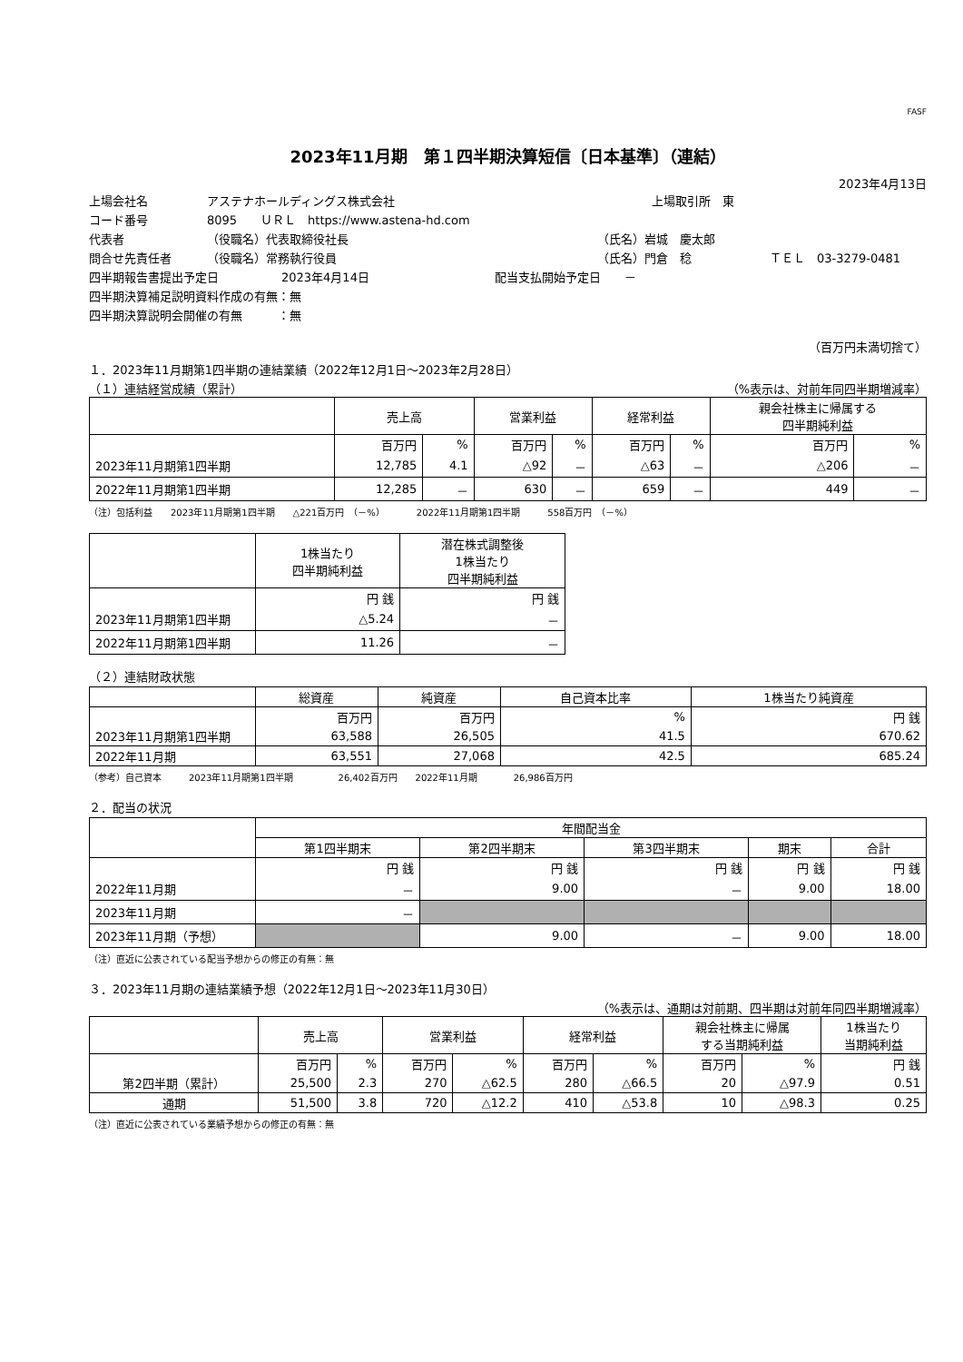FASF
2023年11月期　第１四半期決算短信〔日本基準〕（連結）
2023年4月13日
上場会社名 アステナホールディングス株式会社 上場取引所　東
コード番号 8095　　ＵＲＬ　https://www.astena-hd.com
代表者 （役職名）代表取締役社長 （氏名）岩城　慶太郎
問合せ先責任者 （役職名）常務執行役員 （氏名）門倉　稔 ＴＥＬ　03-3279-0481
四半期報告書提出予定日 2023年4月14日 配当支払開始予定日　　－
四半期決算補足説明資料作成の有無：無
四半期決算説明会開催の有無　　　：無
（百万円未満切捨て）
１．2023年11月期第1四半期の連結業績（2022年12月1日～2023年2月28日）
（１）連結経営成績（累計） （%表示は、対前年同四半期増減率）
| | 売上高 | | 営業利益 | | 経常利益 | | 親会社株主に帰属する 四半期純利益 | |
| --- | --- | --- | --- | --- | --- | --- | --- | --- |
| | 百万円 | % | 百万円 | % | 百万円 | % | 百万円 | % |
| 2023年11月期第1四半期 | 12,785 | 4.1 | △92 | － | △63 | － | △206 | － |
| 2022年11月期第1四半期 | 12,285 | － | 630 | － | 659 | － | 449 | － |
（注）包括利益　　2023年11月期第1四半期　　△221百万円　（－%）　　　　2022年11月期第1四半期　　　558百万円　（－%）
| | 1株当たり 四半期純利益 | 潜在株式調整後 1株当たり 四半期純利益 |
| --- | --- | --- |
| | 円 銭 | 円 銭 |
| 2023年11月期第1四半期 | △5.24 | － |
| 2022年11月期第1四半期 | 11.26 | － |
（２）連結財政状態
| | 総資産 | 純資産 | 自己資本比率 | 1株当たり純資産 |
| --- | --- | --- | --- | --- |
| | 百万円 | 百万円 | % | 円 銭 |
| 2023年11月期第1四半期 | 63,588 | 26,505 | 41.5 | 670.62 |
| 2022年11月期 | 63,551 | 27,068 | 42.5 | 685.24 |
（参考）自己資本　　　2023年11月期第1四半期　　　　　26,402百万円　　2022年11月期　　　　26,986百万円
２．配当の状況
| | 年間配当金 | | | | |
| --- | --- | --- | --- | --- | --- |
| | 第1四半期末 | 第2四半期末 | 第3四半期末 | 期末 | 合計 |
| | 円 銭 | 円 銭 | 円 銭 | 円 銭 | 円 銭 |
| 2022年11月期 | － | 9.00 | － | 9.00 | 18.00 |
| 2023年11月期 | － | | | | |
| 2023年11月期（予想） | | 9.00 | － | 9.00 | 18.00 |
（注）直近に公表されている配当予想からの修正の有無：無
３．2023年11月期の連結業績予想（2022年12月1日～2023年11月30日）
（%表示は、通期は対前期、四半期は対前年同四半期増減率）
| | 売上高 | | 営業利益 | | 経常利益 | | 親会社株主に帰属 する当期純利益 | | 1株当たり 当期純利益 |
| --- | --- | --- | --- | --- | --- | --- | --- | --- | --- |
| | 百万円 | % | 百万円 | % | 百万円 | % | 百万円 | % | 円 銭 |
| 第2四半期（累計） | 25,500 | 2.3 | 270 | △62.5 | 280 | △66.5 | 20 | △97.9 | 0.51 |
| 通期 | 51,500 | 3.8 | 720 | △12.2 | 410 | △53.8 | 10 | △98.3 | 0.25 |
（注）直近に公表されている業績予想からの修正の有無：無